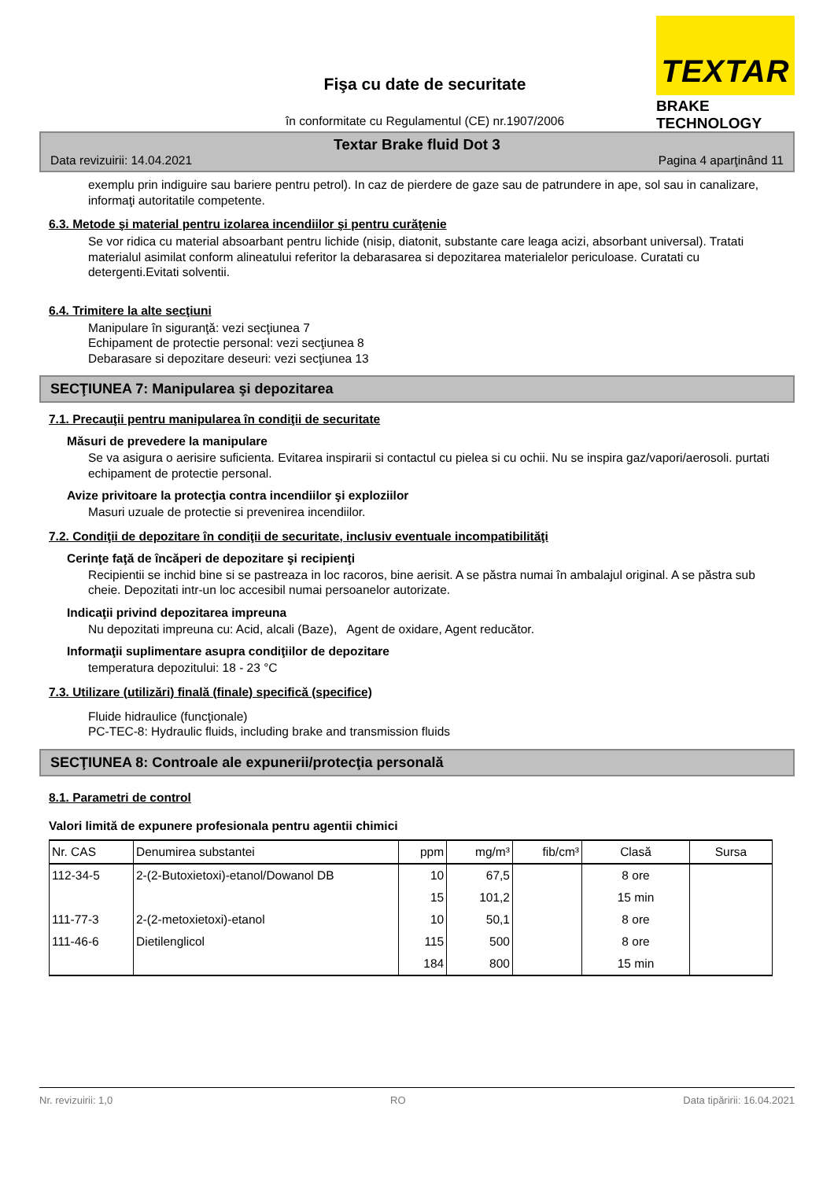TEXTAR
BRAKE TECHNOLOGY
Fişa cu date de securitate
în conformitate cu Regulamentul (CE) nr.1907/2006
Textar Brake fluid Dot 3
Data revizuirii: 14.04.2021 Pagina 4 aparţinând 11
exemplu prin indiguire sau bariere pentru petrol). In caz de pierdere de gaze sau de patrundere in ape, sol sau in canalizare, informaţi autoritatile competente.
6.3. Metode şi material pentru izolarea incendiilor şi pentru curăţenie
Se vor ridica cu material absoarbant pentru lichide (nisip, diatonit, substante care leaga acizi, absorbant universal). Tratati materialul asimilat conform alineatului referitor la debarasarea si depozitarea materialelor periculoase. Curatati cu detergenti.Evitati solventii.
6.4. Trimitere la alte secţiuni
Manipulare în siguranţă: vezi secţiunea 7
Echipament de protectie personal: vezi secţiunea 8
Debarasare si depozitare deseuri: vezi secţiunea 13
SECŢIUNEA 7: Manipularea şi depozitarea
7.1. Precauţii pentru manipularea în condiţii de securitate
Măsuri de prevedere la manipulare
Se va asigura o aerisire suficienta. Evitarea inspirarii si contactul cu pielea si cu ochii. Nu se inspira gaz/vapori/aerosoli. purtati echipament de protectie personal.
Avize privitoare la protecţia contra incendiilor şi exploziilor
Masuri uzuale de protectie si prevenirea incendiilor.
7.2. Condiţii de depozitare în condiţii de securitate, inclusiv eventuale incompatibilităţi
Cerinţe faţă de încăperi de depozitare şi recipienţi
Recipientii se inchid bine si se pastreaza in loc racoros, bine aerisit. A se păstra numai în ambalajul original. A se păstra sub cheie. Depozitati intr-un loc accesibil numai persoanelor autorizate.
Indicaţii privind depozitarea impreuna
Nu depozitati impreuna cu: Acid, alcali (Baze), Agent de oxidare, Agent reducător.
Informaţii suplimentare asupra condiţiilor de depozitare
temperatura depozitului: 18 - 23 °C
7.3. Utilizare (utilizări) finală (finale) specifică (specifice)
Fluide hidraulice (funcţionale)
PC-TEC-8: Hydraulic fluids, including brake and transmission fluids
SECŢIUNEA 8: Controale ale expunerii/protecţia personală
8.1. Parametri de control
Valori limită de expunere profesionala pentru agentii chimici
| Nr. CAS | Denumirea substantei | ppm | mg/m³ | fib/cm³ | Clasă | Sursa |
| --- | --- | --- | --- | --- | --- | --- |
| 112-34-5 | 2-(2-Butoxietoxi)-etanol/Dowanol DB | 10 | 67,5 | | 8 ore | |
| | | 15 | 101,2 | | 15 min | |
| 111-77-3 | 2-(2-metoxietoxi)-etanol | 10 | 50,1 | | 8 ore | |
| 111-46-6 | Dietilenglicol | 115 | 500 | | 8 ore | |
| | | 184 | 800 | | 15 min | |
Nr. revizuirii: 1,0 RO Data tipăririi: 16.04.2021